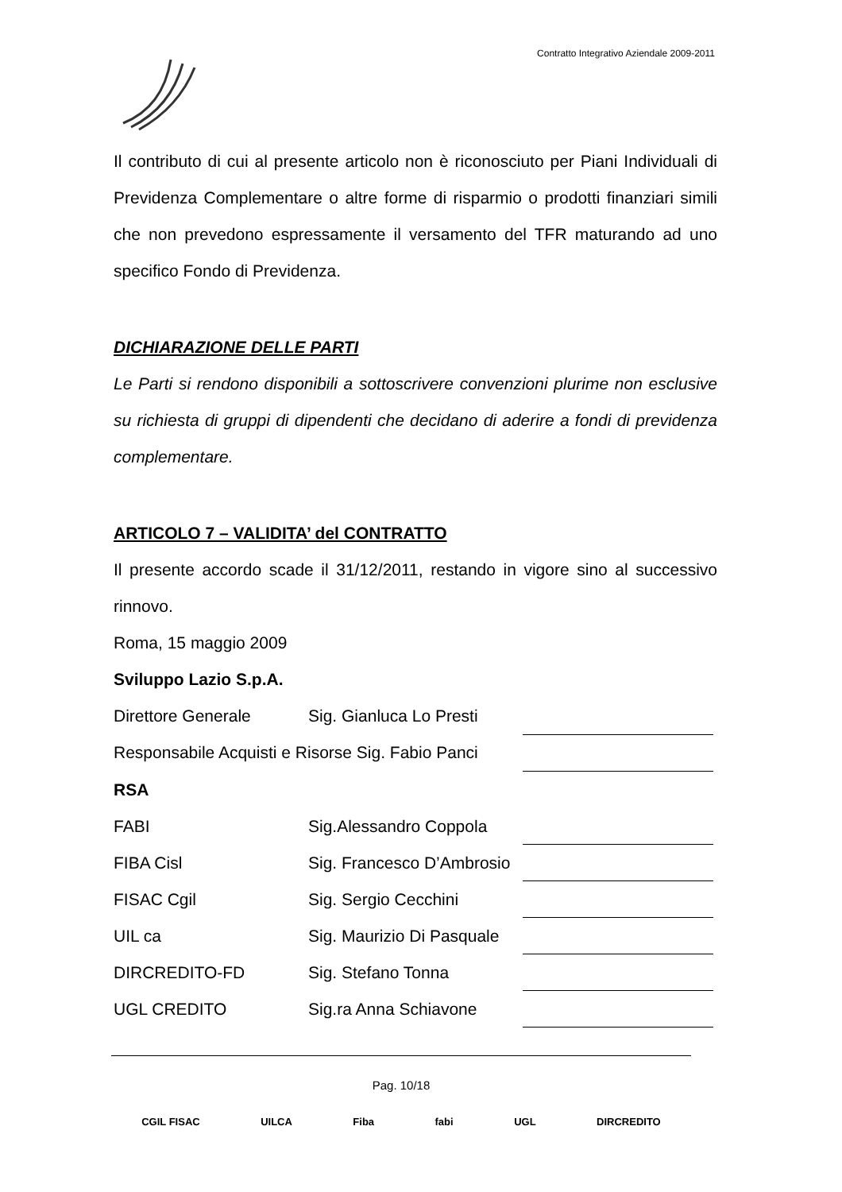Contratto Integrativo Aziendale 2009-2011
Il contributo di cui al presente articolo non è riconosciuto per Piani Individuali di Previdenza Complementare o altre forme di risparmio o prodotti finanziari simili che non prevedono espressamente il versamento del TFR maturando ad uno specifico Fondo di Previdenza.
DICHIARAZIONE DELLE PARTI
Le Parti si rendono disponibili a sottoscrivere convenzioni plurime non esclusive su richiesta di gruppi di dipendenti che decidano di aderire a fondi di previdenza complementare.
ARTICOLO 7 – VALIDITA’ del CONTRATTO
Il presente accordo scade il 31/12/2011, restando in vigore sino al successivo rinnovo.
Roma, 15 maggio 2009
Sviluppo Lazio S.p.A.
| Direttore Generale | Sig. Gianluca Lo Presti | |
| Responsabile Acquisti e Risorse Sig. Fabio Panci | | |
| RSA | | |
| FABI | Sig.Alessandro Coppola | |
| FIBA Cisl | Sig. Francesco D’Ambrosio | |
| FISAC Cgil | Sig. Sergio Cecchini | |
| UIL ca | Sig. Maurizio Di Pasquale | |
| DIRCREDITO-FD | Sig. Stefano Tonna | |
| UGL CREDITO | Sig.ra Anna Schiavone | |
Pag. 10/18
CGIL FISAC UILCA Fiba fabi UGL DIRCREDITO